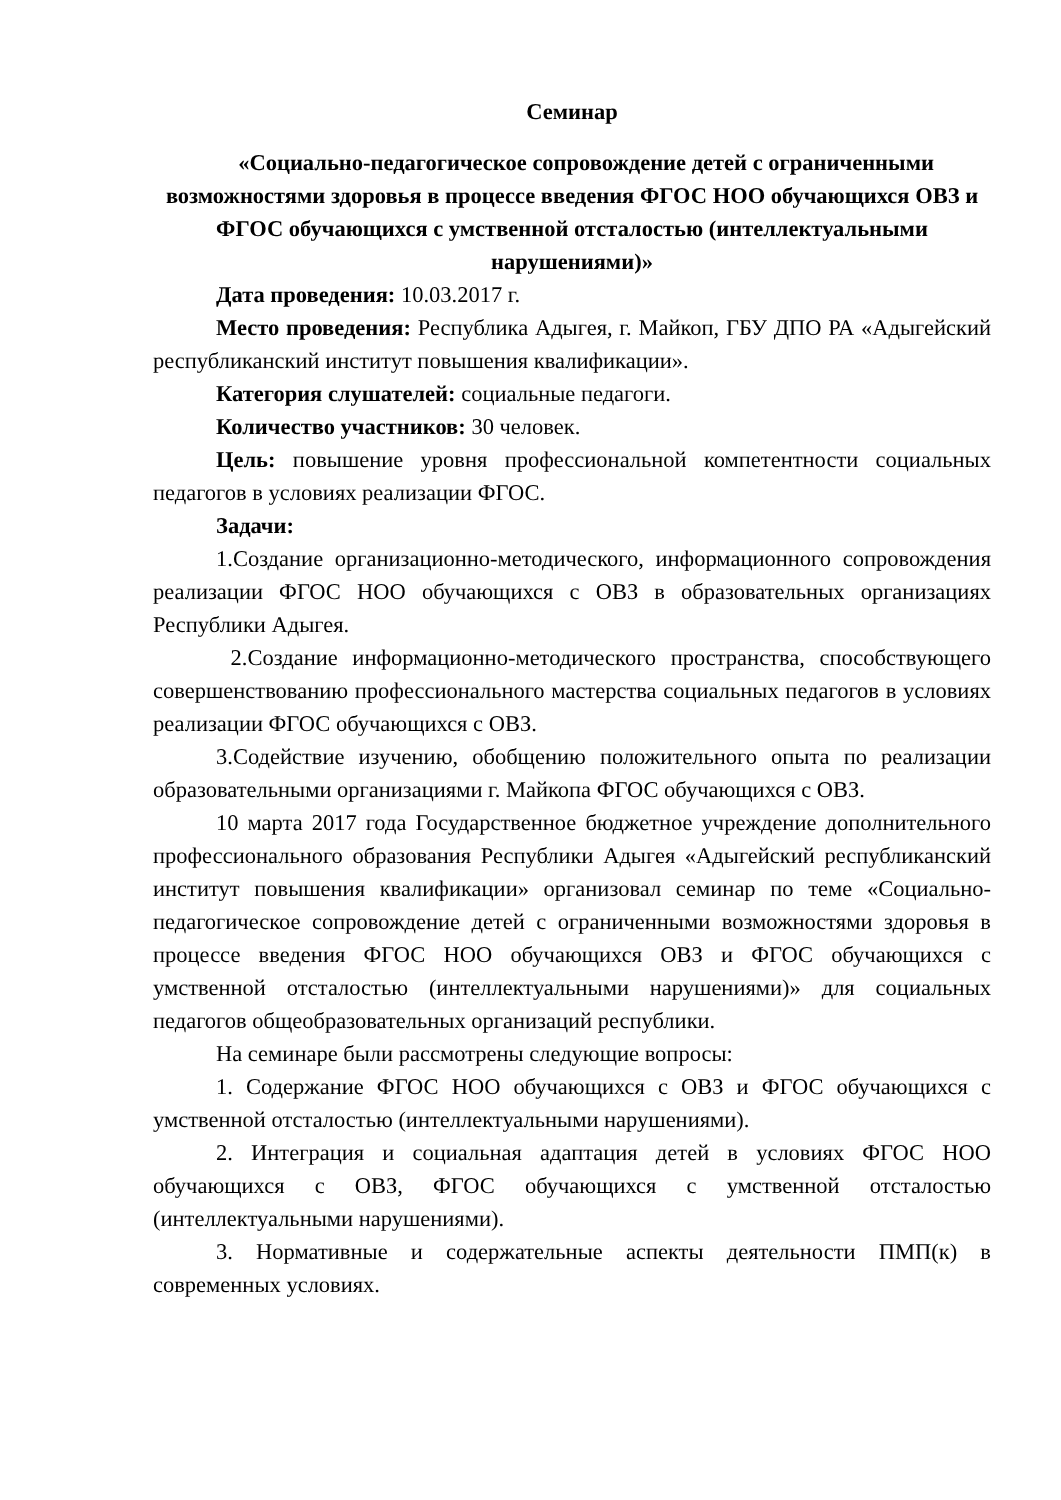Семинар
«Социально-педагогическое сопровождение детей с ограниченными возможностями здоровья в процессе введения ФГОС НОО обучающихся ОВЗ и ФГОС обучающихся с умственной отсталостью (интеллектуальными нарушениями)»
Дата проведения: 10.03.2017 г.
Место проведения: Республика Адыгея, г. Майкоп, ГБУ ДПО РА «Адыгейский республиканский институт повышения квалификации».
Категория слушателей: социальные педагоги.
Количество участников: 30 человек.
Цель: повышение уровня профессиональной компетентности социальных педагогов в условиях реализации ФГОС.
Задачи:
1.Создание организационно-методического, информационного сопровождения реализации ФГОС НОО обучающихся с ОВЗ в образовательных организациях Республики Адыгея.
2.Создание информационно-методического пространства, способствующего совершенствованию профессионального мастерства социальных педагогов в условиях реализации ФГОС обучающихся с ОВЗ.
3.Содействие изучению, обобщению положительного опыта по реализации образовательными организациями г. Майкопа ФГОС обучающихся с ОВЗ.
10 марта 2017 года Государственное бюджетное учреждение дополнительного профессионального образования Республики Адыгея «Адыгейский республиканский институт повышения квалификации» организовал семинар по теме «Социально-педагогическое сопровождение детей с ограниченными возможностями здоровья в процессе введения ФГОС НОО обучающихся ОВЗ и ФГОС обучающихся с умственной отсталостью (интеллектуальными нарушениями)» для социальных педагогов общеобразовательных организаций республики.
На семинаре были рассмотрены следующие вопросы:
1. Содержание ФГОС НОО обучающихся с ОВЗ и ФГОС обучающихся с умственной отсталостью (интеллектуальными нарушениями).
2. Интеграция и социальная адаптация детей в условиях ФГОС НОО обучающихся с ОВЗ, ФГОС обучающихся с умственной отсталостью (интеллектуальными нарушениями).
3. Нормативные и содержательные аспекты деятельности ПМП(к) в современных условиях.